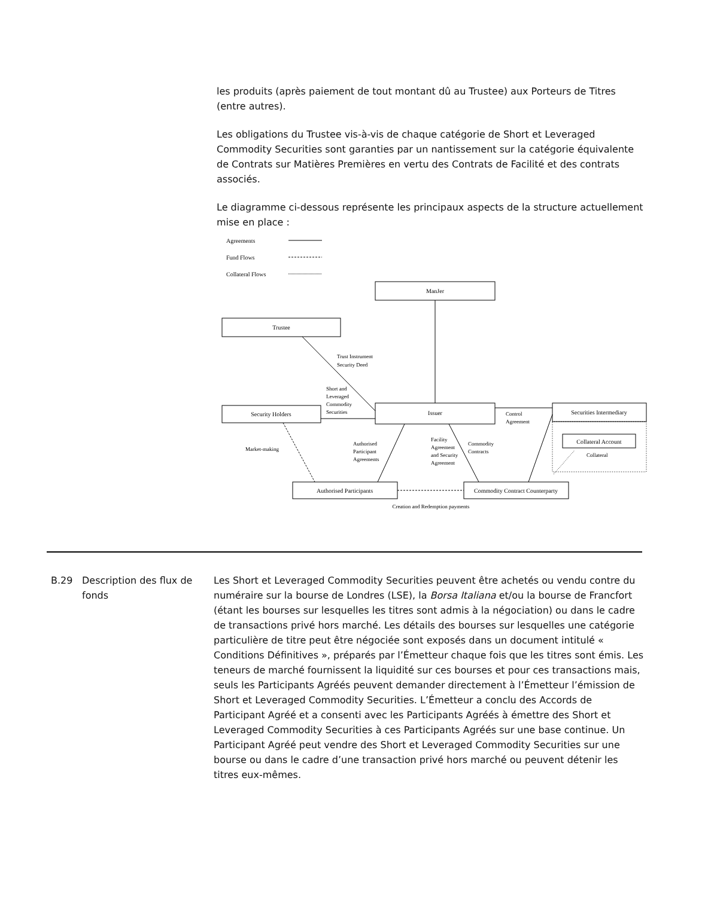les produits (après paiement de tout montant dû au Trustee) aux Porteurs de Titres (entre autres).
Les obligations du Trustee vis-à-vis de chaque catégorie de Short et Leveraged Commodity Securities sont garanties par un nantissement sur la catégorie équivalente de Contrats sur Matières Premières en vertu des Contrats de Facilité et des contrats associés.
Le diagramme ci-dessous représente les principaux aspects de la structure actuellement mise en place :
Agreements
Fund Flows
Collateral Flows
ManJer
Trustee
Security Holders
Issuer
Securities Intermediary
Collateral Account
Authorised Participants
Commodity Contract Counterparty
Trust Instrument
Security Deed
Short and
Leveraged
Commodity
Securities
Control
Agreement
Market-making
Authorised
Participant
Agreements
Facility
Agreement
and Security
Agreement
Commodity
Contracts
Collateral
Creation and Redemption payments
B.29 Description des flux de fonds
Les Short et Leveraged Commodity Securities peuvent être achetés ou vendu contre du numéraire sur la bourse de Londres (LSE), la Borsa Italiana et/ou la bourse de Francfort (étant les bourses sur lesquelles les titres sont admis à la négociation) ou dans le cadre de transactions privé hors marché. Les détails des bourses sur lesquelles une catégorie particulière de titre peut être négociée sont exposés dans un document intitulé « Conditions Définitives », préparés par l’Émetteur chaque fois que les titres sont émis. Les teneurs de marché fournissent la liquidité sur ces bourses et pour ces transactions mais, seuls les Participants Agréés peuvent demander directement à l’Émetteur l’émission de Short et Leveraged Commodity Securities. L’Émetteur a conclu des Accords de Participant Agréé et a consenti avec les Participants Agréés à émettre des Short et Leveraged Commodity Securities à ces Participants Agréés sur une base continue. Un Participant Agréé peut vendre des Short et Leveraged Commodity Securities sur une bourse ou dans le cadre d’une transaction privé hors marché ou peuvent détenir les titres eux-mêmes.